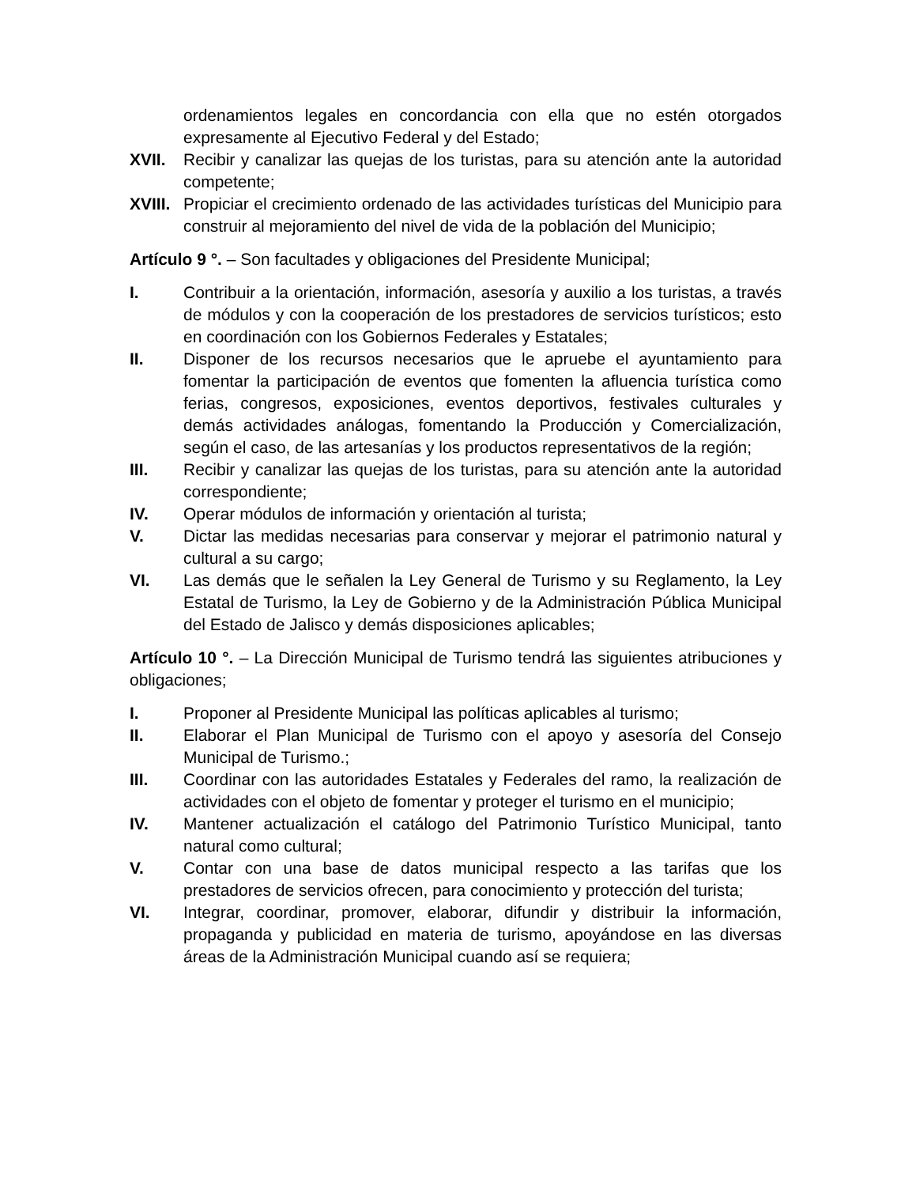ordenamientos legales en concordancia con ella que no estén otorgados expresamente al Ejecutivo Federal y del Estado;
XVII. Recibir y canalizar las quejas de los turistas, para su atención ante la autoridad competente;
XVIII. Propiciar el crecimiento ordenado de las actividades turísticas del Municipio para construir al mejoramiento del nivel de vida de la población del Municipio;
Artículo 9 °. – Son facultades y obligaciones del Presidente Municipal;
I. Contribuir a la orientación, información, asesoría y auxilio a los turistas, a través de módulos y con la cooperación de los prestadores de servicios turísticos; esto en coordinación con los Gobiernos Federales y Estatales;
II. Disponer de los recursos necesarios que le apruebe el ayuntamiento para fomentar la participación de eventos que fomenten la afluencia turística como ferias, congresos, exposiciones, eventos deportivos, festivales culturales y demás actividades análogas, fomentando la Producción y Comercialización, según el caso, de las artesanías y los productos representativos de la región;
III. Recibir y canalizar las quejas de los turistas, para su atención ante la autoridad correspondiente;
IV. Operar módulos de información y orientación al turista;
V. Dictar las medidas necesarias para conservar y mejorar el patrimonio natural y cultural a su cargo;
VI. Las demás que le señalen la Ley General de Turismo y su Reglamento, la Ley Estatal de Turismo, la Ley de Gobierno y de la Administración Pública Municipal del Estado de Jalisco y demás disposiciones aplicables;
Artículo 10 °. – La Dirección Municipal de Turismo tendrá las siguientes atribuciones y obligaciones;
I. Proponer al Presidente Municipal las políticas aplicables al turismo;
II. Elaborar el Plan Municipal de Turismo con el apoyo y asesoría del Consejo Municipal de Turismo.;
III. Coordinar con las autoridades Estatales y Federales del ramo, la realización de actividades con el objeto de fomentar y proteger el turismo en el municipio;
IV. Mantener actualización el catálogo del Patrimonio Turístico Municipal, tanto natural como cultural;
V. Contar con una base de datos municipal respecto a las tarifas que los prestadores de servicios ofrecen, para conocimiento y protección del turista;
VI. Integrar, coordinar, promover, elaborar, difundir y distribuir la información, propaganda y publicidad en materia de turismo, apoyándose en las diversas áreas de la Administración Municipal cuando así se requiera;